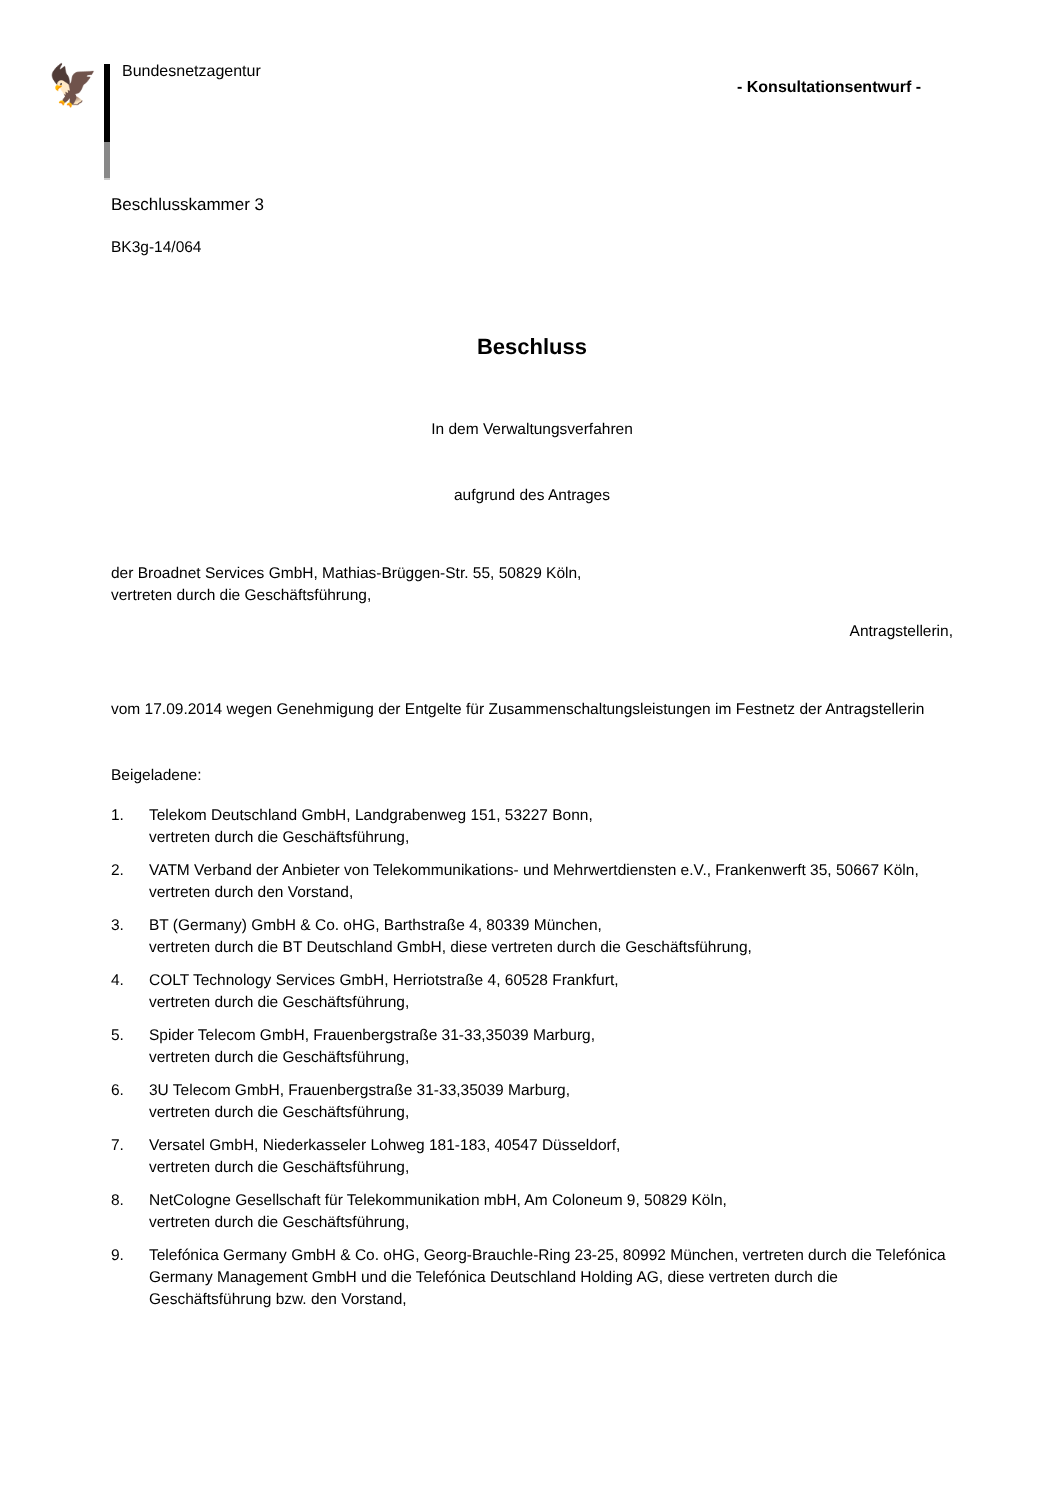🦅
Bundesnetzagentur
- Konsultationsentwurf -
Beschlusskammer 3
BK3g-14/064
Beschluss
In dem Verwaltungsverfahren
aufgrund des Antrages
der Broadnet Services GmbH, Mathias-Brüggen-Str. 55, 50829 Köln,
vertreten durch die Geschäftsführung,
Antragstellerin,
vom 17.09.2014 wegen Genehmigung der Entgelte für Zusammenschaltungsleistungen im Festnetz der Antragstellerin
Beigeladene:
1. Telekom Deutschland GmbH, Landgrabenweg 151, 53227 Bonn,
vertreten durch die Geschäftsführung,
2. VATM Verband der Anbieter von Telekommunikations- und Mehrwertdiensten e.V., Frankenwerft 35, 50667 Köln, vertreten durch den Vorstand,
3. BT (Germany) GmbH & Co. oHG, Barthstraße 4, 80339 München,
vertreten durch die BT Deutschland GmbH, diese vertreten durch die Geschäftsführung,
4. COLT Technology Services GmbH, Herriotstraße 4, 60528 Frankfurt,
vertreten durch die Geschäftsführung,
5. Spider Telecom GmbH, Frauenbergstraße 31-33,35039 Marburg,
vertreten durch die Geschäftsführung,
6. 3U Telecom GmbH, Frauenbergstraße 31-33,35039 Marburg,
vertreten durch die Geschäftsführung,
7. Versatel GmbH, Niederkasseler Lohweg 181-183, 40547 Düsseldorf,
vertreten durch die Geschäftsführung,
8. NetCologne Gesellschaft für Telekommunikation mbH, Am Coloneum 9, 50829 Köln,
vertreten durch die Geschäftsführung,
9. Telefónica Germany GmbH & Co. oHG, Georg-Brauchle-Ring 23-25, 80992 München, vertreten durch die Telefónica Germany Management GmbH und die Telefónica Deutschland Holding AG, diese vertreten durch die Geschäftsführung bzw. den Vorstand,